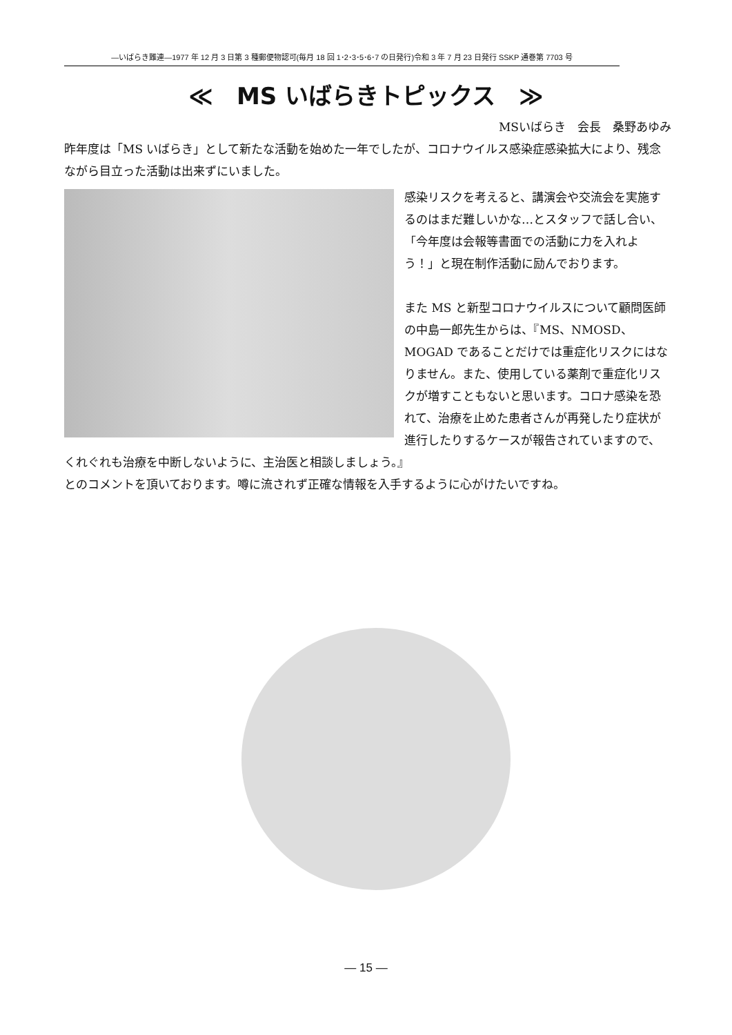—いばらき難連—1977 年 12 月 3 日第 3 種郵便物認可(毎月 18 回 1･2･3･5･6･7 の日発行)令和 3 年 7 月 23 日発行 SSKP 通巻第 7703 号
≪　MS いばらきトピックス　≫
MSいばらき　会長　桑野あゆみ
昨年度は「MS いばらき」として新たな活動を始めた一年でしたが、コロナウイルス感染症感染拡大により、残念ながら目立った活動は出来ずにいました。
感染リスクを考えると、講演会や交流会を実施するのはまだ難しいかな…とスタッフで話し合い、「今年度は会報等書面での活動に力を入れよう！」と現在制作活動に励んでおります。
また MS と新型コロナウイルスについて顧問医師の中島一郎先生からは、『MS、NMOSD、MOGAD であることだけでは重症化リスクにはなりません。また、使用している薬剤で重症化リスクが増すこともないと思います。コロナ感染を恐れて、治療を止めた患者さんが再発したり症状が進行したりするケースが報告されていますので、くれぐれも治療を中断しないように、主治医と相談しましょう。』
とのコメントを頂いております。噂に流されず正確な情報を入手するように心がけたいですね。
— 15 —